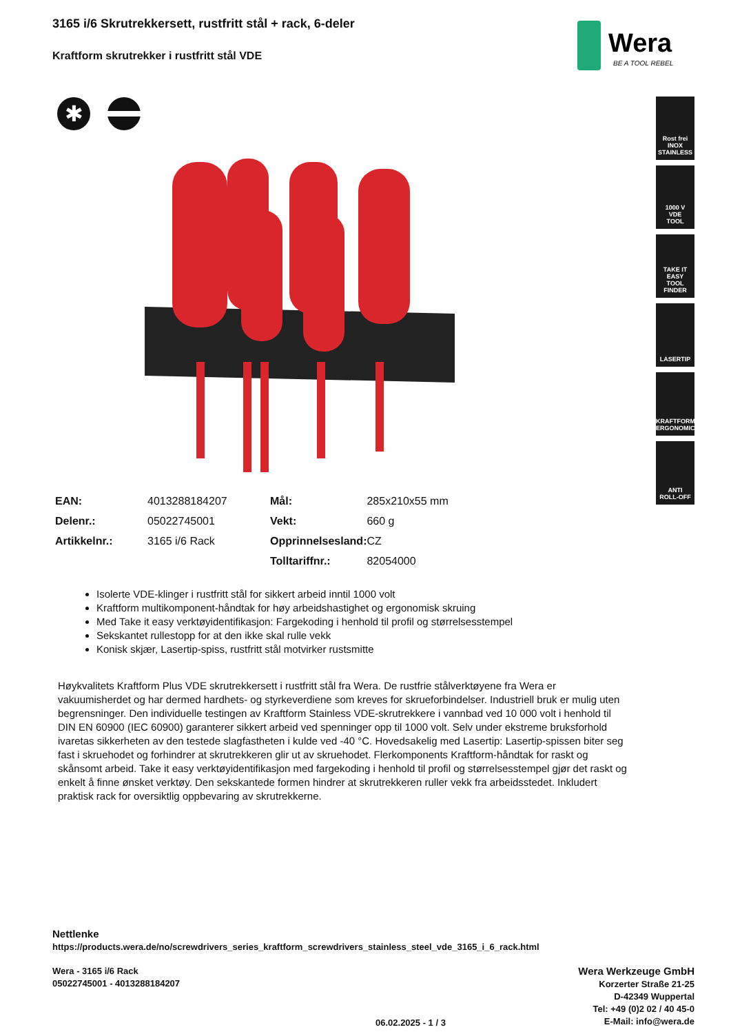3165 i/6 Skrutrekkersett, rustfritt stål + rack, 6-deler
Kraftform skrutrekker i rustfritt stål VDE
Wera
BE A TOOL REBEL
✱
Rost frei
INOX
STAINLESS
1000 V
VDE
TOOL
TAKE IT EASY
TOOL FINDER
LASERTIP
KRAFTFORM
ERGONOMICS
ANTI
ROLL-OFF
| EAN: | 4013288184207 | Mål: | 285x210x55 mm |
| Delenr.: | 05022745001 | Vekt: | 660 g |
| Artikkelnr.: | 3165 i/6 Rack | Opprinnelsesland: | CZ |
| | | Tolltariffnr.: | 82054000 |
Isolerte VDE-klinger i rustfritt stål for sikkert arbeid inntil 1000 volt
Kraftform multikomponent-håndtak for høy arbeidshastighet og ergonomisk skruing
Med Take it easy verktøyidentifikasjon: Fargekoding i henhold til profil og størrelsesstempel
Sekskantet rullestopp for at den ikke skal rulle vekk
Konisk skjær, Lasertip-spiss, rustfritt stål motvirker rustsmitte
Høykvalitets Kraftform Plus VDE skrutrekkersett i rustfritt stål fra Wera. De rustfrie stålverktøyene fra Wera er vakuumisherdet og har dermed hardhets- og styrkeverdiene som kreves for skrueforbindelser. Industriell bruk er mulig uten begrensninger. Den individuelle testingen av Kraftform Stainless VDE-skrutrekkere i vannbad ved 10 000 volt i henhold til DIN EN 60900 (IEC 60900) garanterer sikkert arbeid ved spenninger opp til 1000 volt. Selv under ekstreme bruksforhold ivaretas sikkerheten av den testede slagfastheten i kulde ved -40 °C. Hovedsakelig med Lasertip: Lasertip-spissen biter seg fast i skruehodet og forhindrer at skrutrekkeren glir ut av skruehodet. Flerkomponents Kraftform-håndtak for raskt og skånsomt arbeid. Take it easy verktøyidentifikasjon med fargekoding i henhold til profil og størrelsesstempel gjør det raskt og enkelt å finne ønsket verktøy. Den sekskantede formen hindrer at skrutrekkeren ruller vekk fra arbeidsstedet. Inkludert praktisk rack for oversiktlig oppbevaring av skrutrekkerne.
Nettlenke
https://products.wera.de/no/screwdrivers_series_kraftform_screwdrivers_stainless_steel_vde_3165_i_6_rack.html
Wera - 3165 i/6 Rack
05022745001 - 4013288184207
06.02.2025 - 1 / 3
Wera Werkzeuge GmbH
Korzerter Straße 21-25
D-42349 Wuppertal
Tel: +49 (0)2 02 / 40 45-0
E-Mail: info@wera.de